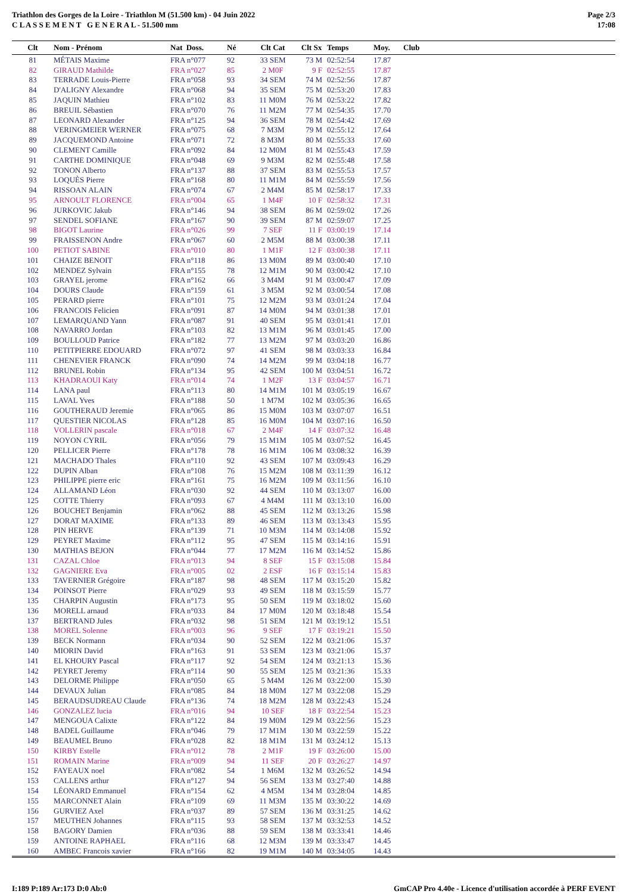Triathlon des Gorges de la Loire - Triathlon M (51.500 km) - 04 Juin 2022
C L A S S E M E N T G E N E R A L - 51.500 mm
Page 2/3
17:08
| Clt | Nom - Prénom | Nat Doss. | Né | Clt Cat | Clt Sx | Temps | Moy. | Club |
| --- | --- | --- | --- | --- | --- | --- | --- | --- |
| 81 | MÉTAIS Maxime | FRA n°077 | 92 | 33 SEM | 73 M | 02:52:54 | 17.87 | |
| 82 | GIRAUD Mathilde | FRA n°027 | 85 | 2 M0F | 9 F | 02:52:55 | 17.87 | |
| 83 | TERRADE Louis-Pierre | FRA n°058 | 93 | 34 SEM | 74 M | 02:52:56 | 17.87 | |
| 84 | D'ALIGNY Alexandre | FRA n°068 | 94 | 35 SEM | 75 M | 02:53:20 | 17.83 | |
| 85 | JAQUIN Mathieu | FRA n°102 | 83 | 11 M0M | 76 M | 02:53:22 | 17.82 | |
| 86 | BREUIL Sébastien | FRA n°070 | 76 | 11 M2M | 77 M | 02:54:35 | 17.70 | |
| 87 | LEONARD Alexander | FRA n°125 | 94 | 36 SEM | 78 M | 02:54:42 | 17.69 | |
| 88 | VERINGMEIER WERNER | FRA n°075 | 68 | 7 M3M | 79 M | 02:55:12 | 17.64 | |
| 89 | JACQUEMOND Antoine | FRA n°071 | 72 | 8 M3M | 80 M | 02:55:33 | 17.60 | |
| 90 | CLEMENT Camille | FRA n°092 | 84 | 12 M0M | 81 M | 02:55:43 | 17.59 | |
| 91 | CARTHE DOMINIQUE | FRA n°048 | 69 | 9 M3M | 82 M | 02:55:48 | 17.58 | |
| 92 | TONON Alberto | FRA n°137 | 88 | 37 SEM | 83 M | 02:55:53 | 17.57 | |
| 93 | LOQUÈS Pierre | FRA n°168 | 80 | 11 M1M | 84 M | 02:55:59 | 17.56 | |
| 94 | RISSOAN ALAIN | FRA n°074 | 67 | 2 M4M | 85 M | 02:58:17 | 17.33 | |
| 95 | ARNOULT FLORENCE | FRA n°004 | 65 | 1 M4F | 10 F | 02:58:32 | 17.31 | |
| 96 | JURKOVIC Jakub | FRA n°146 | 94 | 38 SEM | 86 M | 02:59:02 | 17.26 | |
| 97 | SENDEL SOFIANE | FRA n°167 | 90 | 39 SEM | 87 M | 02:59:07 | 17.25 | |
| 98 | BIGOT Laurine | FRA n°026 | 99 | 7 SEF | 11 F | 03:00:19 | 17.14 | |
| 99 | FRAISSENON Andre | FRA n°067 | 60 | 2 M5M | 88 M | 03:00:38 | 17.11 | |
| 100 | PETIOT SABINE | FRA n°010 | 80 | 1 M1F | 12 F | 03:00:38 | 17.11 | |
| 101 | CHAIZE BENOIT | FRA n°118 | 86 | 13 M0M | 89 M | 03:00:40 | 17.10 | |
| 102 | MENDEZ Sylvain | FRA n°155 | 78 | 12 M1M | 90 M | 03:00:42 | 17.10 | |
| 103 | GRAYEL jerome | FRA n°162 | 66 | 3 M4M | 91 M | 03:00:47 | 17.09 | |
| 104 | DOURS Claude | FRA n°159 | 61 | 3 M5M | 92 M | 03:00:54 | 17.08 | |
| 105 | PERARD pierre | FRA n°101 | 75 | 12 M2M | 93 M | 03:01:24 | 17.04 | |
| 106 | FRANCOIS Felicien | FRA n°091 | 87 | 14 M0M | 94 M | 03:01:38 | 17.01 | |
| 107 | LEMARQUAND Yann | FRA n°087 | 91 | 40 SEM | 95 M | 03:01:41 | 17.01 | |
| 108 | NAVARRO Jordan | FRA n°103 | 82 | 13 M1M | 96 M | 03:01:45 | 17.00 | |
| 109 | BOULLOUD Patrice | FRA n°182 | 77 | 13 M2M | 97 M | 03:03:20 | 16.86 | |
| 110 | PETITPIERRE EDOUARD | FRA n°072 | 97 | 41 SEM | 98 M | 03:03:33 | 16.84 | |
| 111 | CHENEVIER FRANCK | FRA n°090 | 74 | 14 M2M | 99 M | 03:04:18 | 16.77 | |
| 112 | BRUNEL Robin | FRA n°134 | 95 | 42 SEM | 100 M | 03:04:51 | 16.72 | |
| 113 | KHADRAOUI Katy | FRA n°014 | 74 | 1 M2F | 13 F | 03:04:57 | 16.71 | |
| 114 | LANA paul | FRA n°113 | 80 | 14 M1M | 101 M | 03:05:19 | 16.67 | |
| 115 | LAVAL Yves | FRA n°188 | 50 | 1 M7M | 102 M | 03:05:36 | 16.65 | |
| 116 | GOUTHERAUD Jeremie | FRA n°065 | 86 | 15 M0M | 103 M | 03:07:07 | 16.51 | |
| 117 | QUESTIER NICOLAS | FRA n°128 | 85 | 16 M0M | 104 M | 03:07:16 | 16.50 | |
| 118 | VOLLERIN pascale | FRA n°018 | 67 | 2 M4F | 14 F | 03:07:32 | 16.48 | |
| 119 | NOYON CYRIL | FRA n°056 | 79 | 15 M1M | 105 M | 03:07:52 | 16.45 | |
| 120 | PELLICER Pierre | FRA n°178 | 78 | 16 M1M | 106 M | 03:08:32 | 16.39 | |
| 121 | MACHADO Thales | FRA n°110 | 92 | 43 SEM | 107 M | 03:09:43 | 16.29 | |
| 122 | DUPIN Alban | FRA n°108 | 76 | 15 M2M | 108 M | 03:11:39 | 16.12 | |
| 123 | PHILIPPE pierre eric | FRA n°161 | 75 | 16 M2M | 109 M | 03:11:56 | 16.10 | |
| 124 | ALLAMAND Léon | FRA n°030 | 92 | 44 SEM | 110 M | 03:13:07 | 16.00 | |
| 125 | COTTE Thierry | FRA n°093 | 67 | 4 M4M | 111 M | 03:13:10 | 16.00 | |
| 126 | BOUCHET Benjamin | FRA n°062 | 88 | 45 SEM | 112 M | 03:13:26 | 15.98 | |
| 127 | DORAT MAXIME | FRA n°133 | 89 | 46 SEM | 113 M | 03:13:43 | 15.95 | |
| 128 | PIN HERVE | FRA n°139 | 71 | 10 M3M | 114 M | 03:14:08 | 15.92 | |
| 129 | PEYRET Maxime | FRA n°112 | 95 | 47 SEM | 115 M | 03:14:16 | 15.91 | |
| 130 | MATHIAS BEJON | FRA n°044 | 77 | 17 M2M | 116 M | 03:14:52 | 15.86 | |
| 131 | CAZAL Chloe | FRA n°013 | 94 | 8 SEF | 15 F | 03:15:08 | 15.84 | |
| 132 | GAGNIERE Eva | FRA n°005 | 02 | 2 ESF | 16 F | 03:15:14 | 15.83 | |
| 133 | TAVERNIER Grégoire | FRA n°187 | 98 | 48 SEM | 117 M | 03:15:20 | 15.82 | |
| 134 | POINSOT Pierre | FRA n°029 | 93 | 49 SEM | 118 M | 03:15:59 | 15.77 | |
| 135 | CHARPIN Augustin | FRA n°173 | 95 | 50 SEM | 119 M | 03:18:02 | 15.60 | |
| 136 | MORELL arnaud | FRA n°033 | 84 | 17 M0M | 120 M | 03:18:48 | 15.54 | |
| 137 | BERTRAND Jules | FRA n°032 | 98 | 51 SEM | 121 M | 03:19:12 | 15.51 | |
| 138 | MOREL Solenne | FRA n°003 | 96 | 9 SEF | 17 F | 03:19:21 | 15.50 | |
| 139 | BECK Normann | FRA n°034 | 90 | 52 SEM | 122 M | 03:21:06 | 15.37 | |
| 140 | MIORIN David | FRA n°163 | 91 | 53 SEM | 123 M | 03:21:06 | 15.37 | |
| 141 | EL KHOURY Pascal | FRA n°117 | 92 | 54 SEM | 124 M | 03:21:13 | 15.36 | |
| 142 | PEYRET Jeremy | FRA n°114 | 90 | 55 SEM | 125 M | 03:21:36 | 15.33 | |
| 143 | DELORME Philippe | FRA n°050 | 65 | 5 M4M | 126 M | 03:22:00 | 15.30 | |
| 144 | DEVAUX Julian | FRA n°085 | 84 | 18 M0M | 127 M | 03:22:08 | 15.29 | |
| 145 | BERAUDSUDREAU Claude | FRA n°136 | 74 | 18 M2M | 128 M | 03:22:43 | 15.24 | |
| 146 | GONZALEZ lucia | FRA n°016 | 94 | 10 SEF | 18 F | 03:22:54 | 15.23 | |
| 147 | MENGOUA Calixte | FRA n°122 | 84 | 19 M0M | 129 M | 03:22:56 | 15.23 | |
| 148 | BADEL Guillaume | FRA n°046 | 79 | 17 M1M | 130 M | 03:22:59 | 15.22 | |
| 149 | BEAUMEL Bruno | FRA n°028 | 82 | 18 M1M | 131 M | 03:24:12 | 15.13 | |
| 150 | KIRBY Estelle | FRA n°012 | 78 | 2 M1F | 19 F | 03:26:00 | 15.00 | |
| 151 | ROMAIN Marine | FRA n°009 | 94 | 11 SEF | 20 F | 03:26:27 | 14.97 | |
| 152 | FAYEAUX noel | FRA n°082 | 54 | 1 M6M | 132 M | 03:26:52 | 14.94 | |
| 153 | CALLENS arthur | FRA n°127 | 94 | 56 SEM | 133 M | 03:27:40 | 14.88 | |
| 154 | LÉONARD Emmanuel | FRA n°154 | 62 | 4 M5M | 134 M | 03:28:04 | 14.85 | |
| 155 | MARCONNET Alain | FRA n°109 | 69 | 11 M3M | 135 M | 03:30:22 | 14.69 | |
| 156 | GURVIEZ Axel | FRA n°037 | 89 | 57 SEM | 136 M | 03:31:25 | 14.62 | |
| 157 | MEUTHEN Johannes | FRA n°115 | 93 | 58 SEM | 137 M | 03:32:53 | 14.52 | |
| 158 | BAGORY Damien | FRA n°036 | 88 | 59 SEM | 138 M | 03:33:41 | 14.46 | |
| 159 | ANTOINE RAPHAEL | FRA n°116 | 68 | 12 M3M | 139 M | 03:33:47 | 14.45 | |
| 160 | AMBEC Francois xavier | FRA n°166 | 82 | 19 M1M | 140 M | 03:34:05 | 14.43 | |
I:189 P:189 Ar:173 D:0 Ab:0 GmCAP Pro 4.40e - Licence d'utilisation accordée à PERF EVENT